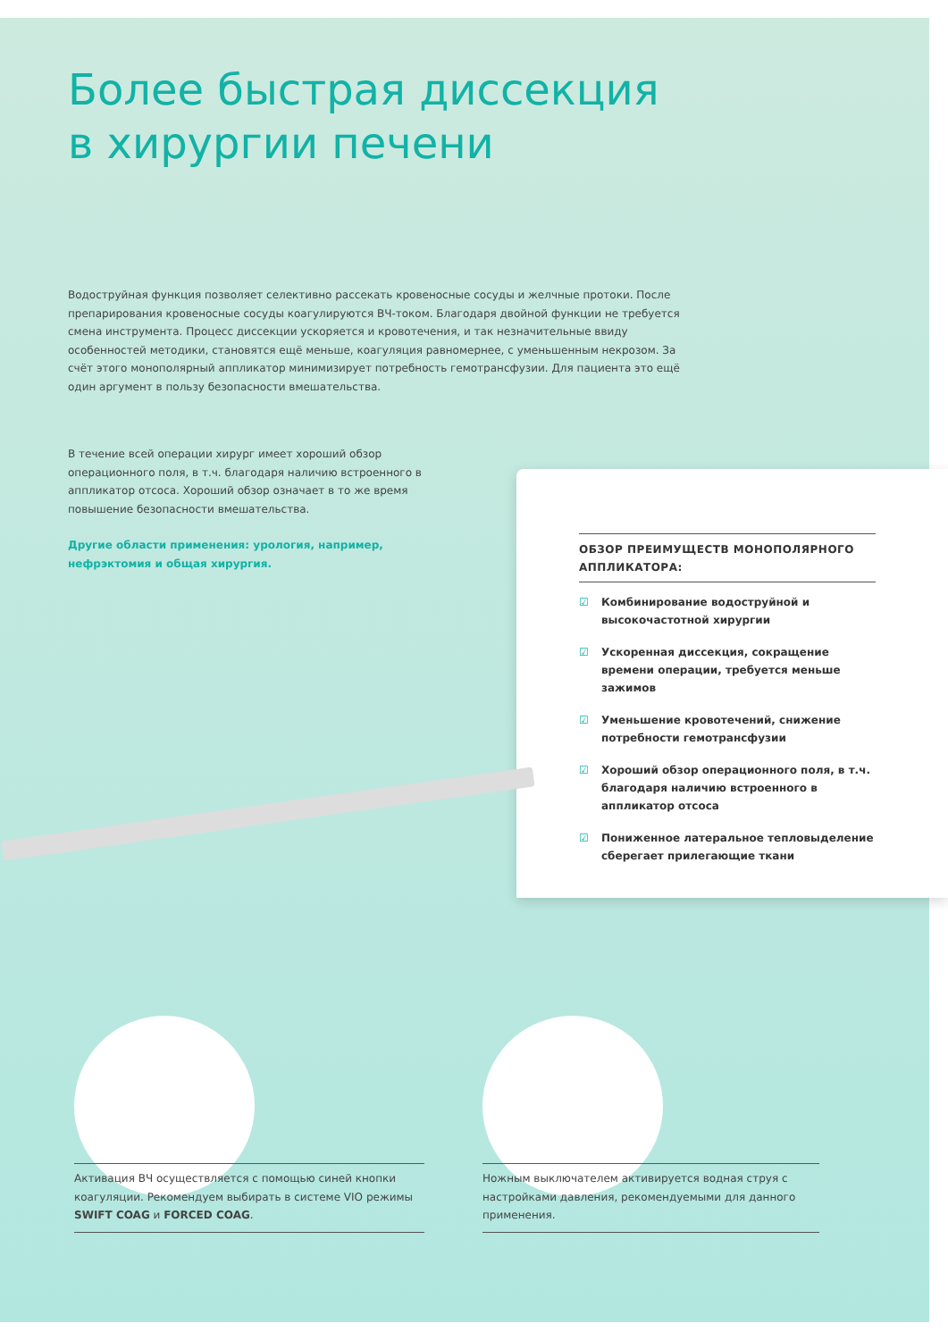Более быстрая диссекция
в хирургии печени
Водоструйная функция позволяет селективно рассекать кровеносные сосуды и желчные протоки. После препарирования кровеносные сосуды коагулируются ВЧ-током. Благодаря двойной функции не требуется смена инструмента. Процесс диссекции ускоряется и кровотечения, и так незначительные ввиду особенностей методики, становятся ещё меньше, коагуляция равномернее, с уменьшенным некрозом. За счёт этого монополярный аппликатор минимизирует потребность гемотрансфузии. Для пациента это ещё один аргумент в пользу безопасности вмешательства.
В течение всей операции хирург имеет хороший обзор операционного поля, в т.ч. благодаря наличию встроенного в аппликатор отсоса. Хороший обзор означает в то же время повышение безопасности вмешательства.
Другие области применения: урология, например, нефрэктомия и общая хирургия.
ОБЗОР ПРЕИМУЩЕСТВ МОНОПОЛЯРНОГО АППЛИКАТОРА:
☑ Комбинирование водоструйной и высокочастотной хирургии
☑ Ускоренная диссекция, сокращение времени операции, требуется меньше зажимов
☑ Уменьшение кровотечений, снижение потребности гемотрансфузии
☑ Хороший обзор операционного поля, в т.ч. благодаря наличию встроенного в аппликатор отсоса
☑ Пониженное латеральное тепловыделение сберегает прилегающие ткани
Активация ВЧ осуществляется с помощью синей кнопки коагуляции. Рекомендуем выбирать в системе VIO режимы SWIFT COAG и FORCED COAG.
Ножным выключателем активируется водная струя с настройками давления, рекомендуемыми для данного применения.